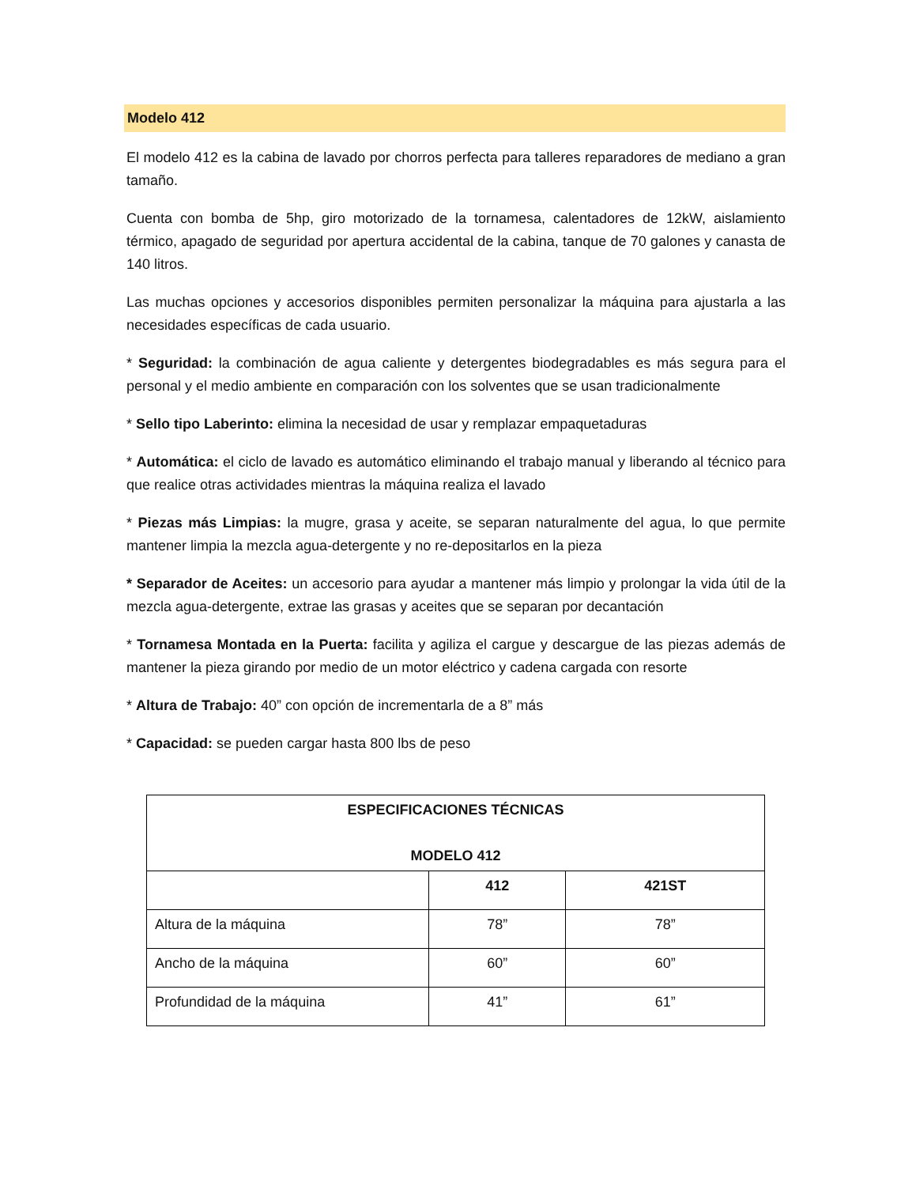Modelo 412
El modelo 412 es la cabina de lavado por chorros perfecta para talleres reparadores de mediano a gran tamaño.
Cuenta con bomba de 5hp, giro motorizado de la tornamesa, calentadores de 12kW, aislamiento térmico, apagado de seguridad por apertura accidental de la cabina, tanque de 70 galones y canasta de 140 litros.
Las muchas opciones y accesorios disponibles permiten personalizar la máquina para ajustarla a las necesidades específicas de cada usuario.
* Seguridad: la combinación de agua caliente y detergentes biodegradables es más segura para el personal y el medio ambiente en comparación con los solventes que se usan tradicionalmente
* Sello tipo Laberinto: elimina la necesidad de usar y remplazar empaquetaduras
* Automática: el ciclo de lavado es automático eliminando el trabajo manual y liberando al técnico para que realice otras actividades mientras la máquina realiza el lavado
* Piezas más Limpias: la mugre, grasa y aceite, se separan naturalmente del agua, lo que permite mantener limpia la mezcla agua-detergente y no re-depositarlos en la pieza
* Separador de Aceites: un accesorio para ayudar a mantener más limpio y prolongar la vida útil de la mezcla agua-detergente, extrae las grasas y aceites que se separan por decantación
* Tornamesa Montada en la Puerta: facilita y agiliza el cargue y descargue de las piezas además de mantener la pieza girando por medio de un motor eléctrico y cadena cargada con resorte
* Altura de Trabajo: 40” con opción de incrementarla de a 8” más
* Capacidad: se pueden cargar hasta 800 lbs de peso
| ESPECIFICACIONES TÉCNICAS MODELO 412 | | |
| --- | --- | --- |
| | 412 | 421ST |
| Altura de la máquina | 78” | 78” |
| Ancho de la máquina | 60” | 60” |
| Profundidad de la máquina | 41” | 61” |